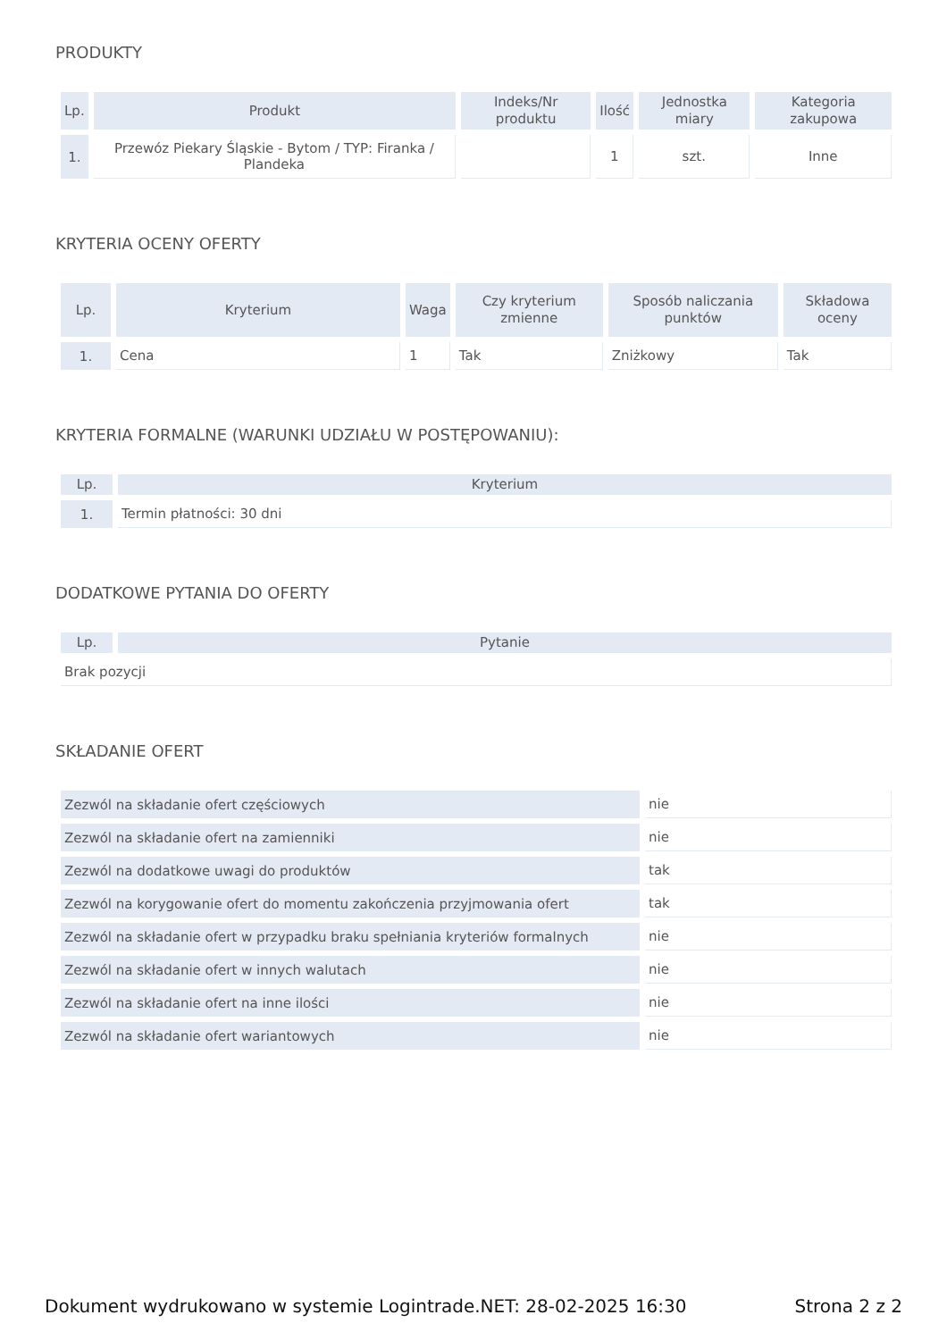PRODUKTY
| Lp. | Produkt | Indeks/Nr produktu | Ilość | Jednostka miary | Kategoria zakupowa |
| --- | --- | --- | --- | --- | --- |
| 1. | Przewóz Piekary Śląskie - Bytom / TYP: Firanka / Plandeka | | 1 | szt. | Inne |
KRYTERIA OCENY OFERTY
| Lp. | Kryterium | Waga | Czy kryterium zmienne | Sposób naliczania punktów | Składowa oceny |
| --- | --- | --- | --- | --- | --- |
| 1. | Cena | 1 | Tak | Zniżkowy | Tak |
KRYTERIA FORMALNE (WARUNKI UDZIAŁU W POSTĘPOWANIU):
| Lp. | Kryterium |
| --- | --- |
| 1. | Termin płatności: 30 dni |
DODATKOWE PYTANIA DO OFERTY
| Lp. | Pytanie |
| --- | --- |
| Brak pozycji | |
SKŁADANIE OFERT
| Zezwól na składanie ofert częściowych | nie |
| Zezwól na składanie ofert na zamienniki | nie |
| Zezwól na dodatkowe uwagi do produktów | tak |
| Zezwól na korygowanie ofert do momentu zakończenia przyjmowania ofert | tak |
| Zezwól na składanie ofert w przypadku braku spełniania kryteriów formalnych | nie |
| Zezwól na składanie ofert w innych walutach | nie |
| Zezwól na składanie ofert na inne ilości | nie |
| Zezwól na składanie ofert wariantowych | nie |
Dokument wydrukowano w systemie Logintrade.NET: 28-02-2025 16:30 Strona 2 z 2